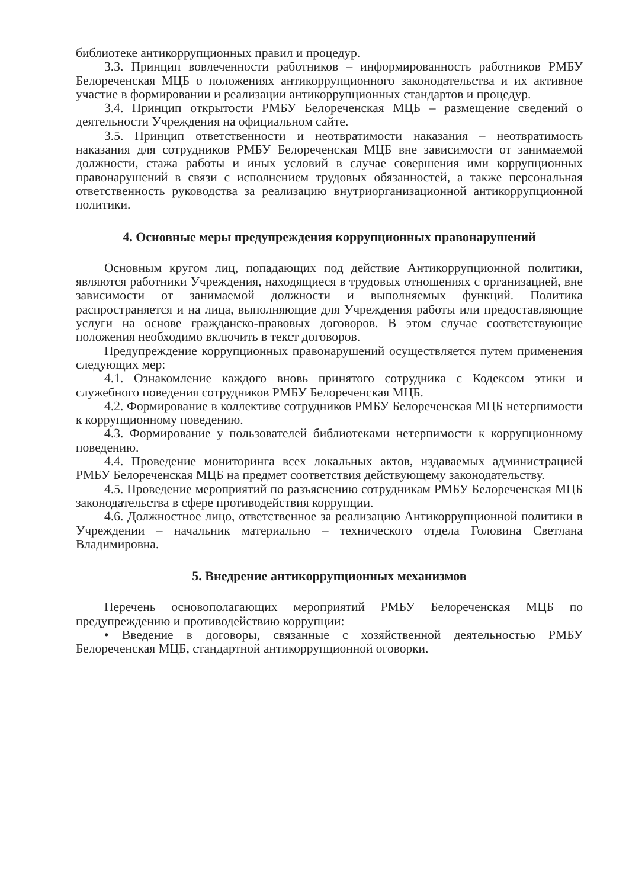библиотеке антикоррупционных правил и процедур.
3.3. Принцип вовлеченности работников – информированность работников РМБУ Белореченская МЦБ о положениях антикоррупционного законодательства и их активное участие в формировании и реализации антикоррупционных стандартов и процедур.
3.4. Принцип открытости РМБУ Белореченская МЦБ – размещение сведений о деятельности Учреждения на официальном сайте.
3.5. Принцип ответственности и неотвратимости наказания – неотвратимость наказания для сотрудников РМБУ Белореченская МЦБ вне зависимости от занимаемой должности, стажа работы и иных условий в случае совершения ими коррупционных правонарушений в связи с исполнением трудовых обязанностей, а также персональная ответственность руководства за реализацию внутриорганизационной антикоррупционной политики.
4. Основные меры предупреждения коррупционных правонарушений
Основным кругом лиц, попадающих под действие Антикоррупционной политики, являются работники Учреждения, находящиеся в трудовых отношениях с организацией, вне зависимости от занимаемой должности и выполняемых функций. Политика распространяется и на лица, выполняющие для Учреждения работы или предоставляющие услуги на основе гражданско-правовых договоров. В этом случае соответствующие положения необходимо включить в текст договоров.
Предупреждение коррупционных правонарушений осуществляется путем применения следующих мер:
4.1. Ознакомление каждого вновь принятого сотрудника с Кодексом этики и служебного поведения сотрудников РМБУ Белореченская МЦБ.
4.2. Формирование в коллективе сотрудников РМБУ Белореченская МЦБ нетерпимости к коррупционному поведению.
4.3. Формирование у пользователей библиотеками нетерпимости к коррупционному поведению.
4.4. Проведение мониторинга всех локальных актов, издаваемых администрацией РМБУ Белореченская МЦБ на предмет соответствия действующему законодательству.
4.5. Проведение мероприятий по разъяснению сотрудникам РМБУ Белореченская МЦБ законодательства в сфере противодействия коррупции.
4.6. Должностное лицо, ответственное за реализацию Антикоррупционной политики в Учреждении – начальник материально – технического отдела Головина Светлана Владимировна.
5. Внедрение антикоррупционных механизмов
Перечень основополагающих мероприятий РМБУ Белореченская МЦБ по предупреждению и противодействию коррупции:
• Введение в договоры, связанные с хозяйственной деятельностью РМБУ Белореченская МЦБ, стандартной антикоррупционной оговорки.